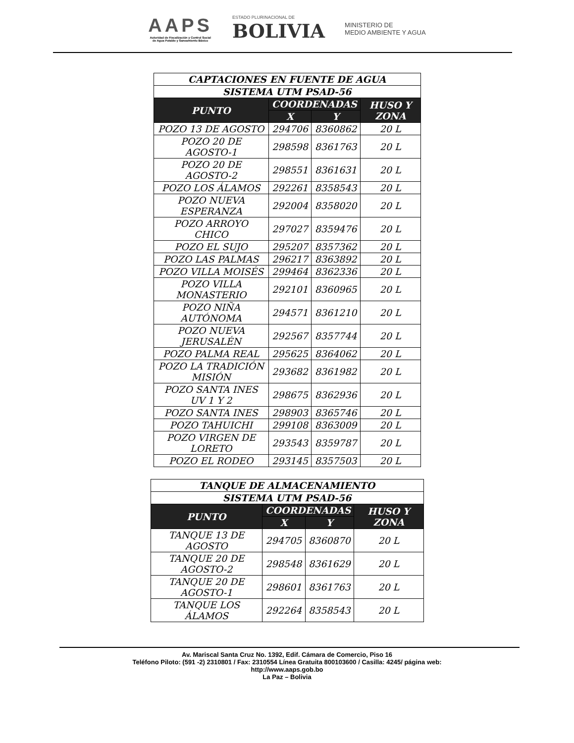AAPS
Autoridad de Fiscalización y Control Social
de Agua Potable y Saneamiento Básico
ESTADO PLURINACIONAL DE
BOLIVIA
MINISTERIO DE
MEDIO AMBIENTE Y AGUA
| CAPTACIONES EN FUENTE DE AGUA | | | |
| --- | --- | --- | --- |
| SISTEMA UTM PSAD-56 | | | |
| PUNTO | COORDENADAS | | HUSO Y ZONA |
| | X | Y | |
| POZO 13 DE AGOSTO | 294706 | 8360862 | 20 L |
| POZO 20 DE AGOSTO-1 | 298598 | 8361763 | 20 L |
| POZO 20 DE AGOSTO-2 | 298551 | 8361631 | 20 L |
| POZO LOS ÁLAMOS | 292261 | 8358543 | 20 L |
| POZO NUEVA ESPERANZA | 292004 | 8358020 | 20 L |
| POZO ARROYO CHICO | 297027 | 8359476 | 20 L |
| POZO EL SUJO | 295207 | 8357362 | 20 L |
| POZO LAS PALMAS | 296217 | 8363892 | 20 L |
| POZO VILLA MOISÉS | 299464 | 8362336 | 20 L |
| POZO VILLA MONASTERIO | 292101 | 8360965 | 20 L |
| POZO NIÑA AUTÓNOMA | 294571 | 8361210 | 20 L |
| POZO NUEVA JERUSALÉN | 292567 | 8357744 | 20 L |
| POZO PALMA REAL | 295625 | 8364062 | 20 L |
| POZO LA TRADICIÓN MISIÓN | 293682 | 8361982 | 20 L |
| POZO SANTA INES UV 1 Y 2 | 298675 | 8362936 | 20 L |
| POZO SANTA INES | 298903 | 8365746 | 20 L |
| POZO TAHUICHI | 299108 | 8363009 | 20 L |
| POZO VIRGEN DE LORETO | 293543 | 8359787 | 20 L |
| POZO EL RODEO | 293145 | 8357503 | 20 L |
| TANQUE DE ALMACENAMIENTO | | | |
| --- | --- | --- | --- |
| SISTEMA UTM PSAD-56 | | | |
| PUNTO | COORDENADAS | | HUSO Y ZONA |
| | X | Y | |
| TANQUE 13 DE AGOSTO | 294705 | 8360870 | 20 L |
| TANQUE 20 DE AGOSTO-2 | 298548 | 8361629 | 20 L |
| TANQUE 20 DE AGOSTO-1 | 298601 | 8361763 | 20 L |
| TANQUE LOS ÁLAMOS | 292264 | 8358543 | 20 L |
Av. Mariscal Santa Cruz No. 1392, Edif. Cámara de Comercio, Piso 16
Teléfono Piloto: (591 -2) 2310801 / Fax: 2310554 Línea Gratuita 800103600 / Casilla: 4245/ página web:
http://www.aaps.gob.bo
La Paz – Bolivia